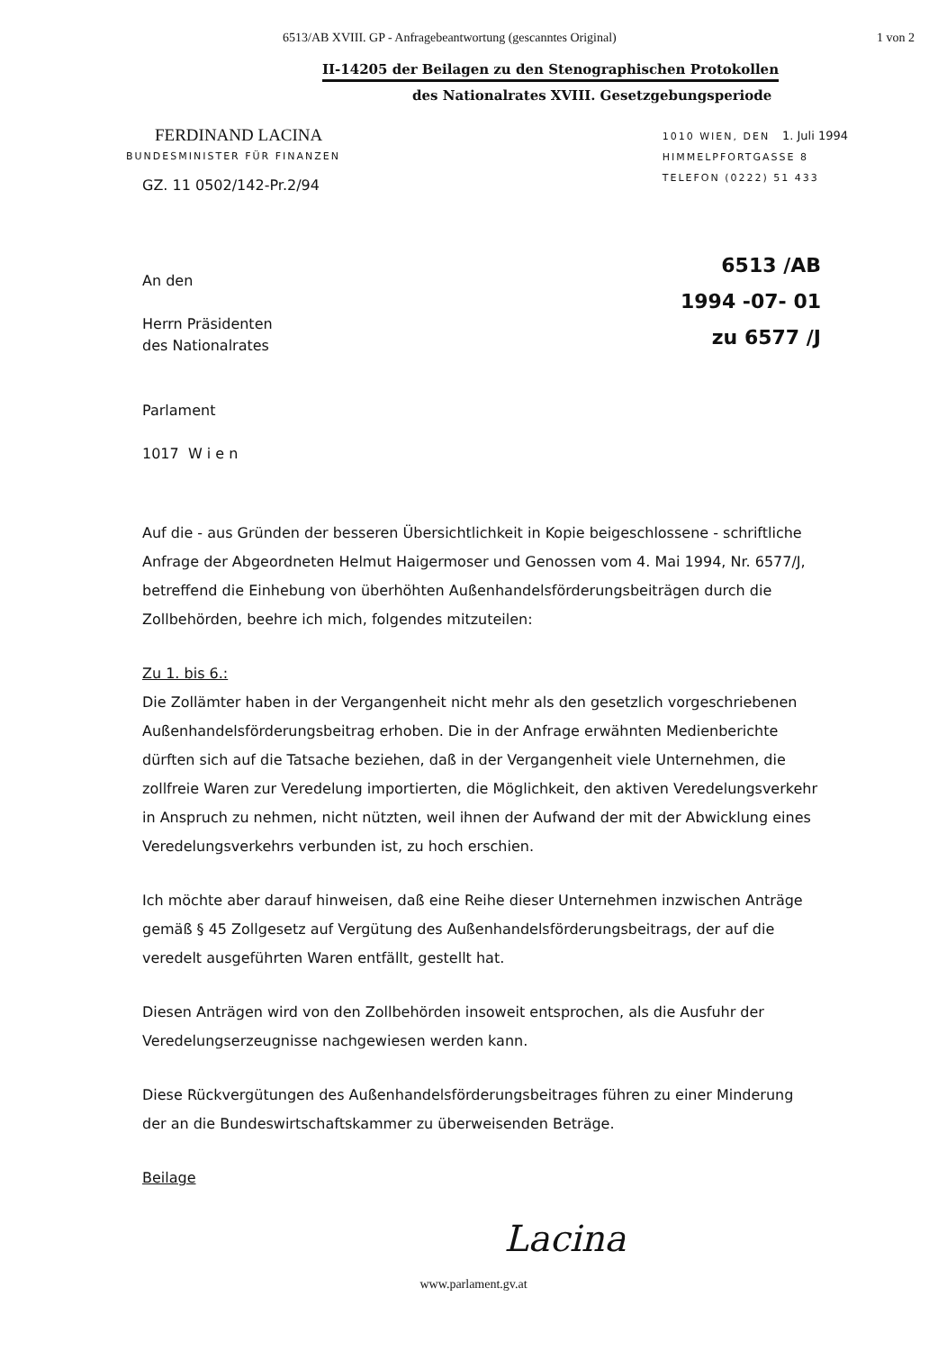6513/AB XVIII. GP - Anfragebeantwortung (gescanntes Original) 1 von 2
II-14205 der Beilagen zu den Stenographischen Protokollen
des Nationalrates XVIII. Gesetzgebungsperiode
FERDINAND LACINA
BUNDESMINISTER FÜR FINANZEN
GZ. 11 0502/142-Pr.2/94
1010 WIEN, DEN 1. Juli 1994
HIMMELPFORTGASSE 8
TELEFON (0222) 51 433
6513 /AB
1994 -07- 01
zu 6577 /J
An den
Herrn Präsidenten
des Nationalrates
Parlament
1017 W i e n
Auf die - aus Gründen der besseren Übersichtlichkeit in Kopie beigeschlossene - schriftliche Anfrage der Abgeordneten Helmut Haigermoser und Genossen vom 4. Mai 1994, Nr. 6577/J, betreffend die Einhebung von überhöhten Außenhandelsförderungsbeiträgen durch die Zollbehörden, beehre ich mich, folgendes mitzuteilen:
Zu 1. bis 6.:
Die Zollämter haben in der Vergangenheit nicht mehr als den gesetzlich vorgeschriebenen Außenhandelsförderungsbeitrag erhoben. Die in der Anfrage erwähnten Medienberichte dürften sich auf die Tatsache beziehen, daß in der Vergangenheit viele Unternehmen, die zollfreie Waren zur Veredelung importierten, die Möglichkeit, den aktiven Veredelungsverkehr in Anspruch zu nehmen, nicht nützten, weil ihnen der Aufwand der mit der Abwicklung eines Veredelungsverkehrs verbunden ist, zu hoch erschien.
Ich möchte aber darauf hinweisen, daß eine Reihe dieser Unternehmen inzwischen Anträge gemäß § 45 Zollgesetz auf Vergütung des Außenhandelsförderungsbeitrags, der auf die veredelt ausgeführten Waren entfällt, gestellt hat.
Diesen Anträgen wird von den Zollbehörden insoweit entsprochen, als die Ausfuhr der Veredelungserzeugnisse nachgewiesen werden kann.
Diese Rückvergütungen des Außenhandelsförderungsbeitrages führen zu einer Minderung der an die Bundeswirtschaftskammer zu überweisenden Beträge.
Beilage
Lacina
www.parlament.gv.at